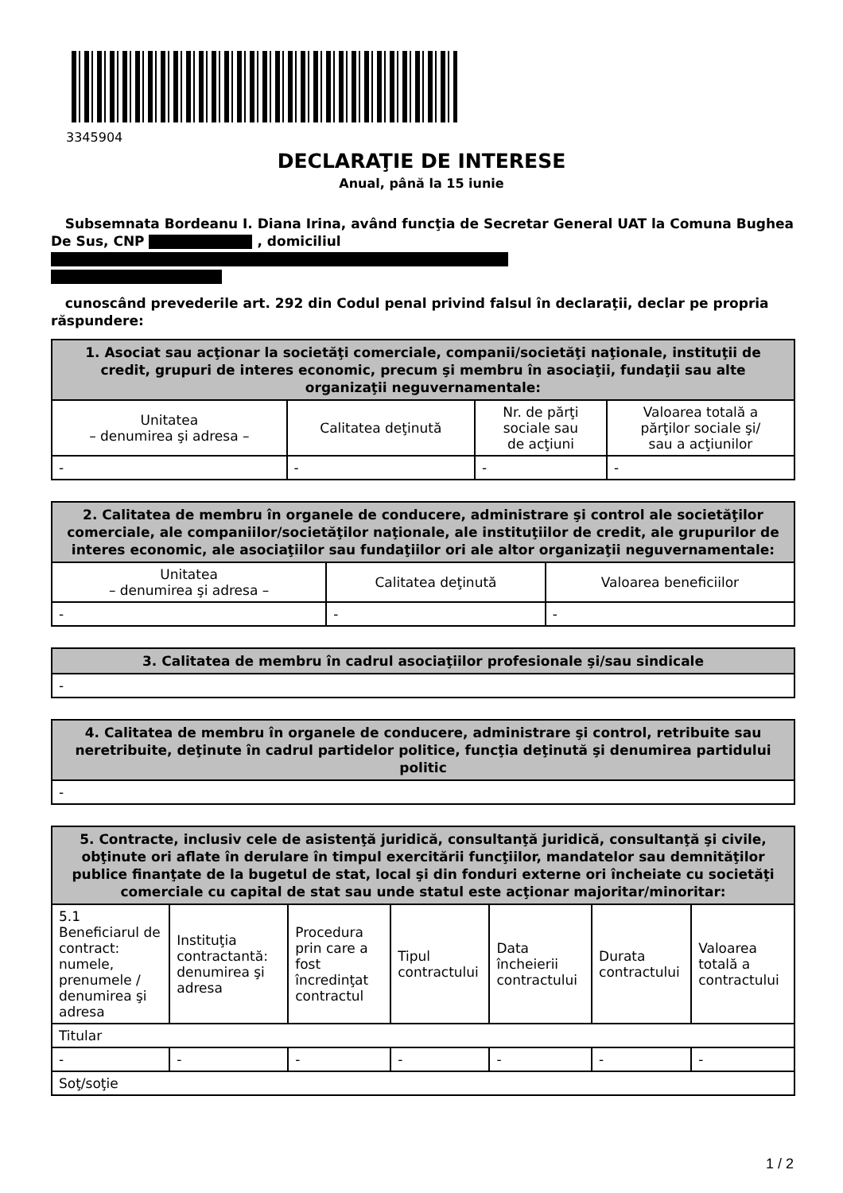3345904
DECLARAŢIE DE INTERESE
Anual, până la 15 iunie
Subsemnata Bordeanu I. Diana Irina, având funcţia de Secretar General UAT la Comuna Bughea De Sus, CNP , domiciliul
cunoscând prevederile art. 292 din Codul penal privind falsul în declaraţii, declar pe propria răspundere:
| 1. Asociat sau acţionar la societăţi comerciale, companii/societăţi naţionale, instituţii de credit, grupuri de interes economic, precum şi membru în asociaţii, fundaţii sau alte organizaţii neguvernamentale: | | | |
| --- | --- | --- | --- |
| Unitatea – denumirea şi adresa – | Calitatea deţinută | Nr. de părţi sociale sau de acţiuni | Valoarea totală a părţilor sociale şi/ sau a acţiunilor |
| - | - | - | - |
| 2. Calitatea de membru în organele de conducere, administrare şi control ale societăţilor comerciale, ale companiilor/societăţilor naţionale, ale instituţiilor de credit, ale grupurilor de interes economic, ale asociaţiilor sau fundaţiilor ori ale altor organizaţii neguvernamentale: | | |
| --- | --- | --- |
| Unitatea – denumirea şi adresa – | Calitatea deţinută | Valoarea beneficiilor |
| - | - | - |
| 3. Calitatea de membru în cadrul asociaţiilor profesionale şi/sau sindicale |
| --- |
| - |
| 4. Calitatea de membru în organele de conducere, administrare şi control, retribuite sau neretribuite, deţinute în cadrul partidelor politice, funcţia deţinută şi denumirea partidului politic |
| --- |
| - |
| 5. Contracte, inclusiv cele de asistenţă juridică, consultanţă juridică, consultanţă şi civile, obţinute ori aflate în derulare în timpul exercitării funcţiilor, mandatelor sau demnităţilor publice finanţate de la bugetul de stat, local şi din fonduri externe ori încheiate cu societăţi comerciale cu capital de stat sau unde statul este acţionar majoritar/minoritar: | | | | | | |
| --- | --- | --- | --- | --- | --- | --- |
| 5.1 Beneficiarul de contract: numele, prenumele / denumirea şi adresa | Instituţia contractantă: denumirea şi adresa | Procedura prin care a fost încredinţat contractul | Tipul contractului | Data încheierii contractului | Durata contractului | Valoarea totală a contractului |
| Titular | | | | | | |
| - | - | - | - | - | - | - |
| Soţ/soţie | | | | | | |
1 / 2